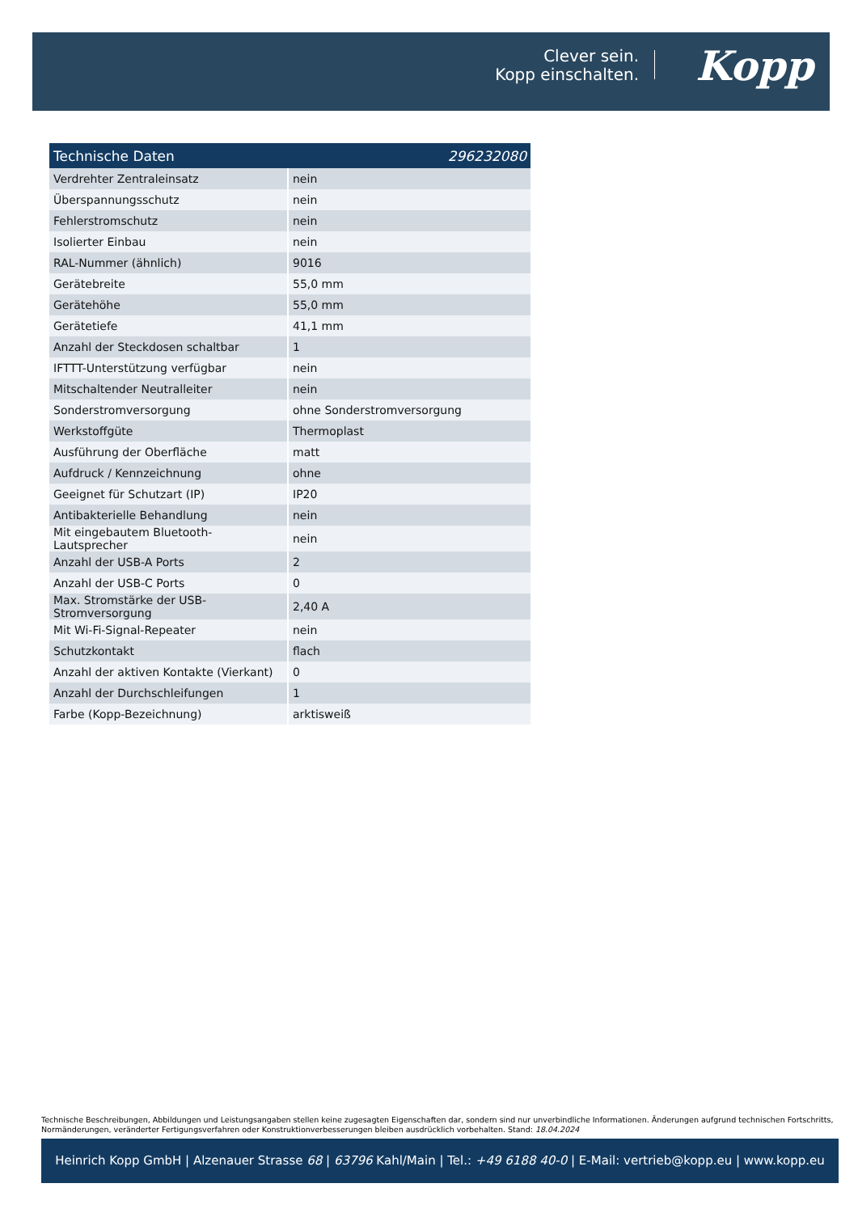Clever sein.
Kopp einschalten.
Kopp
| Technische Daten | 296232080 |
| --- | --- |
| Verdrehter Zentraleinsatz | nein |
| Überspannungsschutz | nein |
| Fehlerstromschutz | nein |
| Isolierter Einbau | nein |
| RAL-Nummer (ähnlich) | 9016 |
| Gerätebreite | 55,0 mm |
| Gerätehöhe | 55,0 mm |
| Gerätetiefe | 41,1 mm |
| Anzahl der Steckdosen schaltbar | 1 |
| IFTTT-Unterstützung verfügbar | nein |
| Mitschaltender Neutralleiter | nein |
| Sonderstromversorgung | ohne Sonderstromversorgung |
| Werkstoffgüte | Thermoplast |
| Ausführung der Oberfläche | matt |
| Aufdruck / Kennzeichnung | ohne |
| Geeignet für Schutzart (IP) | IP20 |
| Antibakterielle Behandlung | nein |
| Mit eingebautem Bluetooth-Lautsprecher | nein |
| Anzahl der USB-A Ports | 2 |
| Anzahl der USB-C Ports | 0 |
| Max. Stromstärke der USB-Stromversorgung | 2,40 A |
| Mit Wi-Fi-Signal-Repeater | nein |
| Schutzkontakt | flach |
| Anzahl der aktiven Kontakte (Vierkant) | 0 |
| Anzahl der Durchschleifungen | 1 |
| Farbe (Kopp-Bezeichnung) | arktisweiß |
Technische Beschreibungen, Abbildungen und Leistungsangaben stellen keine zugesagten Eigenschaften dar, sondern sind nur unverbindliche Informationen. Änderungen aufgrund technischen Fortschritts, Normänderungen, veränderter Fertigungsverfahren oder Konstruktionverbesserungen bleiben ausdrücklich vorbehalten. Stand: 18.04.2024
Heinrich Kopp GmbH | Alzenauer Strasse 68 | 63796 Kahl/Main | Tel.: +49 6188 40-0 | E-Mail: vertrieb@kopp.eu | www.kopp.eu